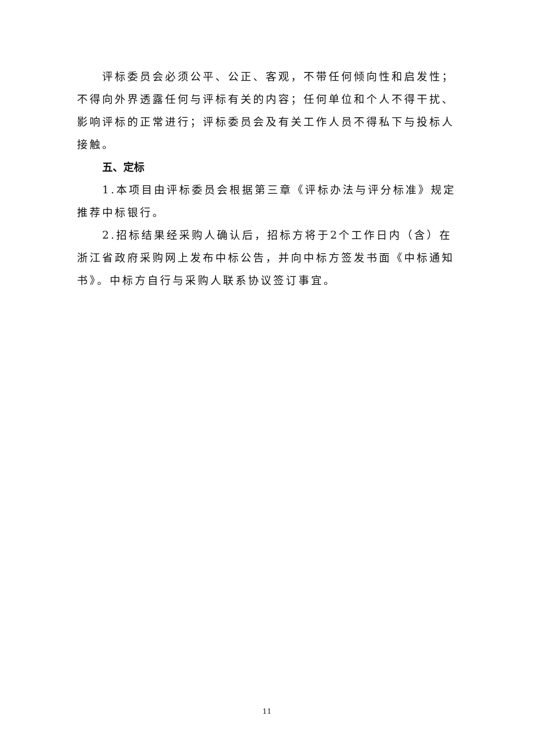评标委员会必须公平、公正、客观，不带任何倾向性和启发性；不得向外界透露任何与评标有关的内容；任何单位和个人不得干扰、影响评标的正常进行；评标委员会及有关工作人员不得私下与投标人接触。
五、定标
1.本项目由评标委员会根据第三章《评标办法与评分标准》规定推荐中标银行。
2.招标结果经采购人确认后，招标方将于2个工作日内（含）在浙江省政府采购网上发布中标公告，并向中标方签发书面《中标通知书》。中标方自行与采购人联系协议签订事宜。
11